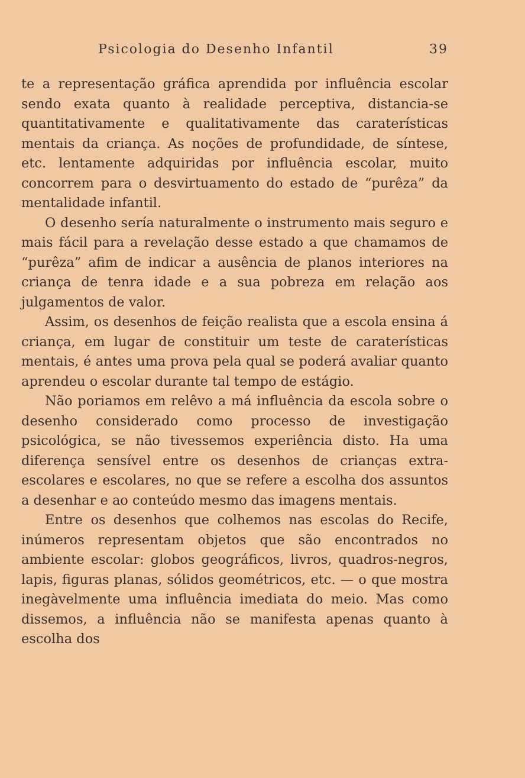Psicologia do Desenho Infantil 39
te a representação gráfica aprendida por influência escolar sendo exata quanto à realidade perceptiva, distancia-se quantitativamente e qualitativamente das caraterísticas mentais da criança. As noções de profundidade, de síntese, etc. lentamente adquiridas por influência escolar, muito concorrem para o desvirtuamento do estado de “purêza” da mentalidade infantil.
O desenho sería naturalmente o instrumento mais seguro e mais fácil para a revelação desse estado a que chamamos de “purêza” afim de indicar a ausência de planos interiores na criança de tenra idade e a sua pobreza em relação aos julgamentos de valor.
Assim, os desenhos de feição realista que a escola ensina á criança, em lugar de constituir um teste de caraterísticas mentais, é antes uma prova pela qual se poderá avaliar quanto aprendeu o escolar durante tal tempo de estágio.
Não poriamos em relêvo a má influência da escola sobre o desenho considerado como processo de investigação psicológica, se não tivessemos experiência disto. Ha uma diferença sensível entre os desenhos de crianças extra-escolares e escolares, no que se refere a escolha dos assuntos a desenhar e ao conteúdo mesmo das imagens mentais.
Entre os desenhos que colhemos nas escolas do Recife, inúmeros representam objetos que são encontrados no ambiente escolar: globos geográficos, livros, quadros-negros, lapis, figuras planas, sólidos geométricos, etc. — o que mostra inegàvelmente uma influência imediata do meio. Mas como dissemos, a influência não se manifesta apenas quanto à escolha dos